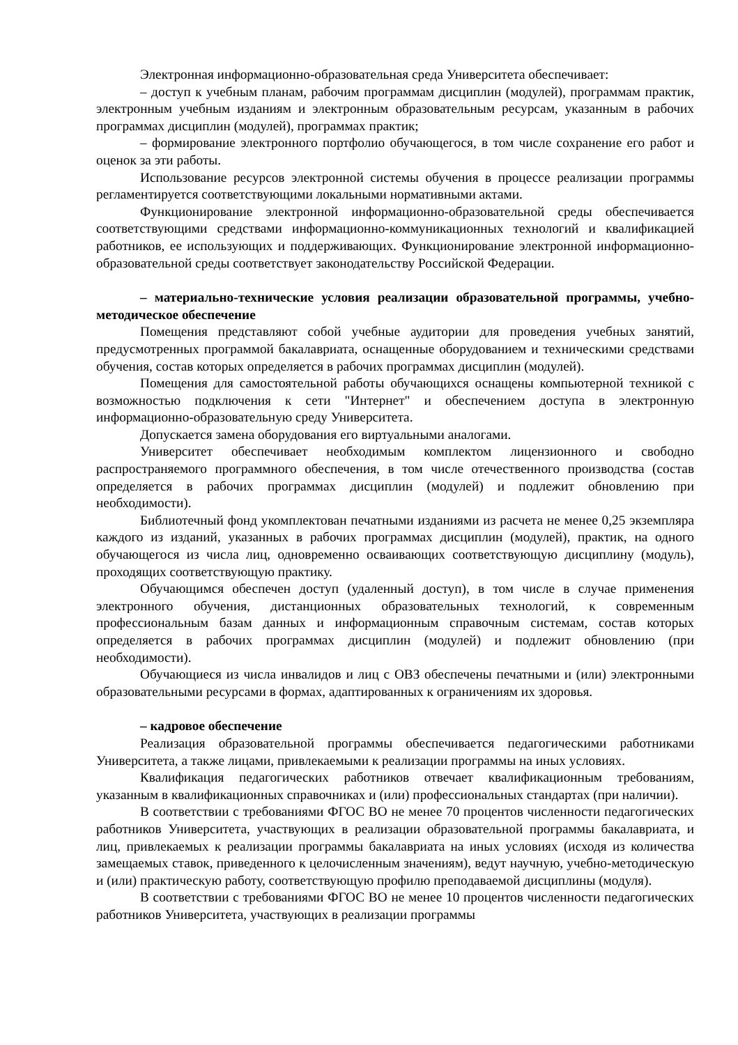Электронная информационно-образовательная среда Университета обеспечивает:
– доступ к учебным планам, рабочим программам дисциплин (модулей), программам практик, электронным учебным изданиям и электронным образовательным ресурсам, указанным в рабочих программах дисциплин (модулей), программах практик;
– формирование электронного портфолио обучающегося, в том числе сохранение его работ и оценок за эти работы.
Использование ресурсов электронной системы обучения в процессе реализации программы регламентируется соответствующими локальными нормативными актами.
Функционирование электронной информационно-образовательной среды обеспечивается соответствующими средствами информационно-коммуникационных технологий и квалификацией работников, ее использующих и поддерживающих. Функционирование электронной информационно-образовательной среды соответствует законодательству Российской Федерации.
– материально-технические условия реализации образовательной программы, учебно-методическое обеспечение
Помещения представляют собой учебные аудитории для проведения учебных занятий, предусмотренных программой бакалавриата, оснащенные оборудованием и техническими средствами обучения, состав которых определяется в рабочих программах дисциплин (модулей).
Помещения для самостоятельной работы обучающихся оснащены компьютерной техникой с возможностью подключения к сети "Интернет" и обеспечением доступа в электронную информационно-образовательную среду Университета.
Допускается замена оборудования его виртуальными аналогами.
Университет обеспечивает необходимым комплектом лицензионного и свободно распространяемого программного обеспечения, в том числе отечественного производства (состав определяется в рабочих программах дисциплин (модулей) и подлежит обновлению при необходимости).
Библиотечный фонд укомплектован печатными изданиями из расчета не менее 0,25 экземпляра каждого из изданий, указанных в рабочих программах дисциплин (модулей), практик, на одного обучающегося из числа лиц, одновременно осваивающих соответствующую дисциплину (модуль), проходящих соответствующую практику.
Обучающимся обеспечен доступ (удаленный доступ), в том числе в случае применения электронного обучения, дистанционных образовательных технологий, к современным профессиональным базам данных и информационным справочным системам, состав которых определяется в рабочих программах дисциплин (модулей) и подлежит обновлению (при необходимости).
Обучающиеся из числа инвалидов и лиц с ОВЗ обеспечены печатными и (или) электронными образовательными ресурсами в формах, адаптированных к ограничениям их здоровья.
– кадровое обеспечение
Реализация образовательной программы обеспечивается педагогическими работниками Университета, а также лицами, привлекаемыми к реализации программы на иных условиях.
Квалификация педагогических работников отвечает квалификационным требованиям, указанным в квалификационных справочниках и (или) профессиональных стандартах (при наличии).
В соответствии с требованиями ФГОС ВО не менее 70 процентов численности педагогических работников Университета, участвующих в реализации образовательной программы бакалавриата, и лиц, привлекаемых к реализации программы бакалавриата на иных условиях (исходя из количества замещаемых ставок, приведенного к целочисленным значениям), ведут научную, учебно-методическую и (или) практическую работу, соответствующую профилю преподаваемой дисциплины (модуля).
В соответствии с требованиями ФГОС ВО не менее 10 процентов численности педагогических работников Университета, участвующих в реализации программы